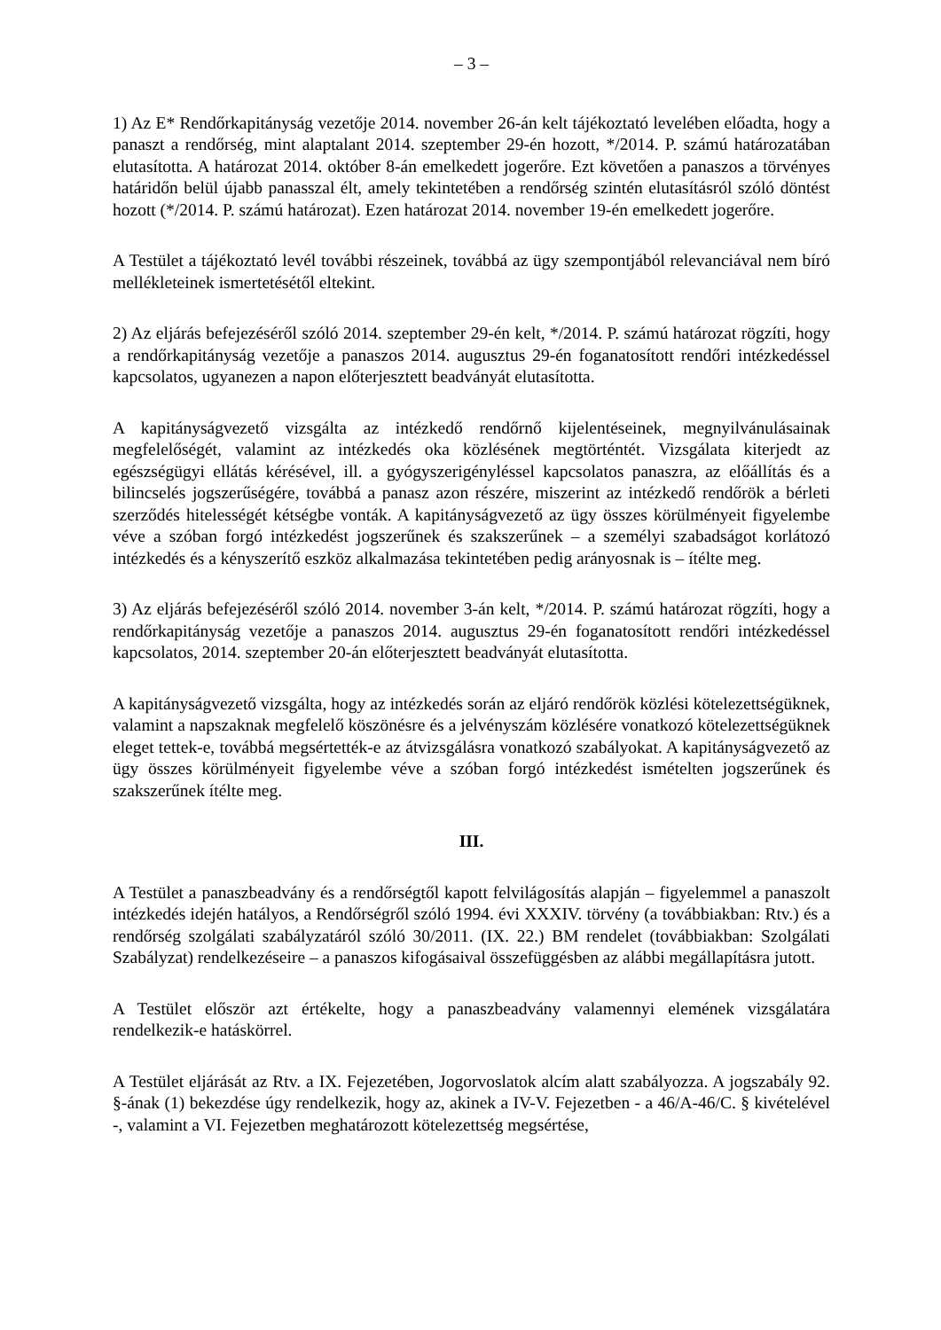– 3 –
1) Az E* Rendőrkapitányság vezetője 2014. november 26-án kelt tájékoztató levelében előadta, hogy a panaszt a rendőrség, mint alaptalant 2014. szeptember 29-én hozott, */2014. P. számú határozatában elutasította. A határozat 2014. október 8-án emelkedett jogerőre. Ezt követően a panaszos a törvényes határidőn belül újabb panasszal élt, amely tekintetében a rendőrség szintén elutasításról szóló döntést hozott (*/2014. P. számú határozat). Ezen határozat 2014. november 19-én emelkedett jogerőre.
A Testület a tájékoztató levél további részeinek, továbbá az ügy szempontjából relevanciával nem bíró mellékleteinek ismertetésétől eltekint.
2) Az eljárás befejezéséről szóló 2014. szeptember 29-én kelt, */2014. P. számú határozat rögzíti, hogy a rendőrkapitányság vezetője a panaszos 2014. augusztus 29-én foganatosított rendőri intézkedéssel kapcsolatos, ugyanezen a napon előterjesztett beadványát elutasította.
A kapitányságvezető vizsgálta az intézkedő rendőrnő kijelentéseinek, megnyilvánulásainak megfelelőségét, valamint az intézkedés oka közlésének megtörténtét. Vizsgálata kiterjedt az egészségügyi ellátás kérésével, ill. a gyógyszerigényléssel kapcsolatos panaszra, az előállítás és a bilincselés jogszerűségére, továbbá a panasz azon részére, miszerint az intézkedő rendőrök a bérleti szerződés hitelességét kétségbe vonták. A kapitányságvezető az ügy összes körülményeit figyelembe véve a szóban forgó intézkedést jogszerűnek és szakszerűnek – a személyi szabadságot korlátozó intézkedés és a kényszerítő eszköz alkalmazása tekintetében pedig arányosnak is – ítélte meg.
3) Az eljárás befejezéséről szóló 2014. november 3-án kelt, */2014. P. számú határozat rögzíti, hogy a rendőrkapitányság vezetője a panaszos 2014. augusztus 29-én foganatosított rendőri intézkedéssel kapcsolatos, 2014. szeptember 20-án előterjesztett beadványát elutasította.
A kapitányságvezető vizsgálta, hogy az intézkedés során az eljáró rendőrök közlési kötelezettségüknek, valamint a napszaknak megfelelő köszönésre és a jelvényszám közlésére vonatkozó kötelezettségüknek eleget tettek-e, továbbá megsértették-e az átvizsgálásra vonatkozó szabályokat. A kapitányságvezető az ügy összes körülményeit figyelembe véve a szóban forgó intézkedést ismételten jogszerűnek és szakszerűnek ítélte meg.
III.
A Testület a panaszbeadvány és a rendőrségtől kapott felvilágosítás alapján – figyelemmel a panaszolt intézkedés idején hatályos, a Rendőrségről szóló 1994. évi XXXIV. törvény (a továbbiakban: Rtv.) és a rendőrség szolgálati szabályzatáról szóló 30/2011. (IX. 22.) BM rendelet (továbbiakban: Szolgálati Szabályzat) rendelkezéseire – a panaszos kifogásaival összefüggésben az alábbi megállapításra jutott.
A Testület először azt értékelte, hogy a panaszbeadvány valamennyi elemének vizsgálatára rendelkezik-e hatáskörrel.
A Testület eljárását az Rtv. a IX. Fejezetében, Jogorvoslatok alcím alatt szabályozza. A jogszabály 92. §-ának (1) bekezdése úgy rendelkezik, hogy az, akinek a IV-V. Fejezetben - a 46/A-46/C. § kivételével -, valamint a VI. Fejezetben meghatározott kötelezettség megsértése,